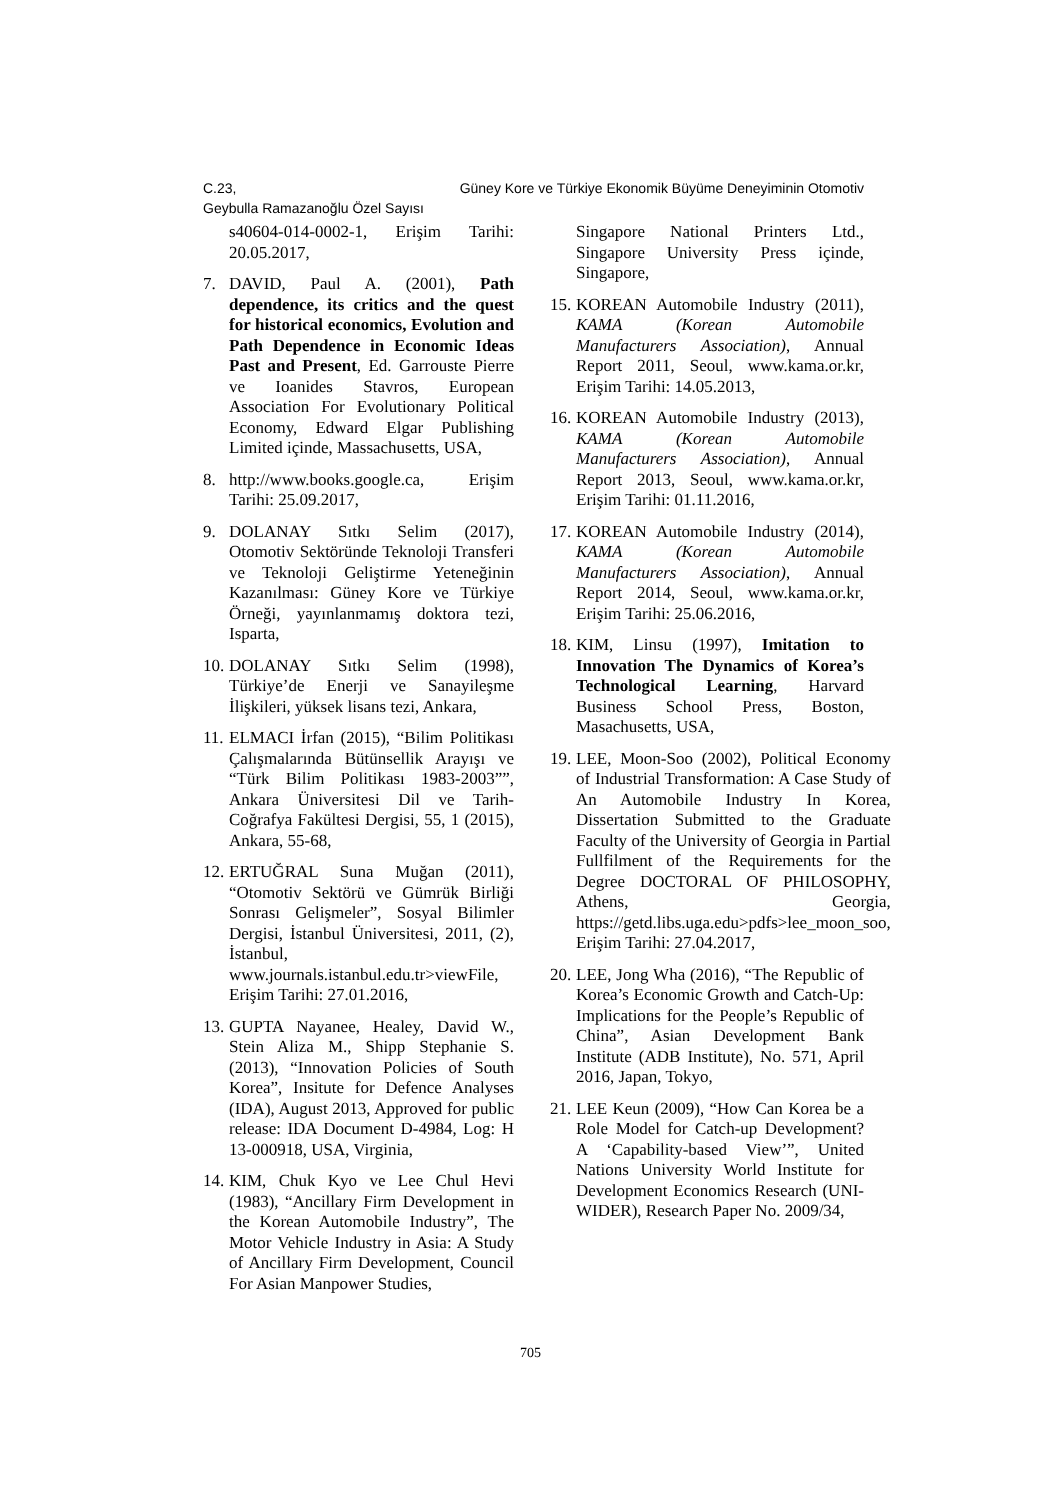C.23, Güney Kore ve Türkiye Ekonomik Büyüme Deneyiminin Otomotiv
Geybulla Ramazanoğlu Özel Sayısı
s40604-014-0002-1, Erişim Tarihi: 20.05.2017,
7. DAVID, Paul A. (2001), Path dependence, its critics and the quest for historical economics, Evolution and Path Dependence in Economic Ideas Past and Present, Ed. Garrouste Pierre ve Ioanides Stavros, European Association For Evolutionary Political Economy, Edward Elgar Publishing Limited içinde, Massachusetts, USA,
8. http://www.books.google.ca, Erişim Tarihi: 25.09.2017,
9. DOLANAY Sıtkı Selim (2017), Otomotiv Sektöründe Teknoloji Transferi ve Teknoloji Geliştirme Yeteneğinin Kazanılması: Güney Kore ve Türkiye Örneği, yayınlanmamış doktora tezi, Isparta,
10. DOLANAY Sıtkı Selim (1998), Türkiye’de Enerji ve Sanayileşme İlişkileri, yüksek lisans tezi, Ankara,
11. ELMACI İrfan (2015), “Bilim Politikası Çalışmalarında Bütünsellik Arayışı ve “Türk Bilim Politikası 1983-2003””, Ankara Üniversitesi Dil ve Tarih-Coğrafya Fakültesi Dergisi, 55, 1 (2015), Ankara, 55-68,
12. ERTUĞRAL Suna Muğan (2011), “Otomotiv Sektörü ve Gümrük Birliği Sonrası Gelişmeler”, Sosyal Bilimler Dergisi, İstanbul Üniversitesi, 2011, (2), İstanbul, www.journals.istanbul.edu.tr>viewFile, Erişim Tarihi: 27.01.2016,
13. GUPTA Nayanee, Healey, David W., Stein Aliza M., Shipp Stephanie S. (2013), “Innovation Policies of South Korea”, Insitute for Defence Analyses (IDA), August 2013, Approved for public release: IDA Document D-4984, Log: H 13-000918, USA, Virginia,
14. KIM, Chuk Kyo ve Lee Chul Hevi (1983), “Ancillary Firm Development in the Korean Automobile Industry”, The Motor Vehicle Industry in Asia: A Study of Ancillary Firm Development, Council For Asian Manpower Studies,
Singapore National Printers Ltd., Singapore University Press içinde, Singapore,
15. KOREAN Automobile Industry (2011), KAMA (Korean Automobile Manufacturers Association), Annual Report 2011, Seoul, www.kama.or.kr, Erişim Tarihi: 14.05.2013,
16. KOREAN Automobile Industry (2013), KAMA (Korean Automobile Manufacturers Association), Annual Report 2013, Seoul, www.kama.or.kr, Erişim Tarihi: 01.11.2016,
17. KOREAN Automobile Industry (2014), KAMA (Korean Automobile Manufacturers Association), Annual Report 2014, Seoul, www.kama.or.kr, Erişim Tarihi: 25.06.2016,
18. KIM, Linsu (1997), Imitation to Innovation The Dynamics of Korea’s Technological Learning, Harvard Business School Press, Boston, Masachusetts, USA,
19. LEE, Moon-Soo (2002), Political Economy of Industrial Transformation: A Case Study of An Automobile Industry In Korea, Dissertation Submitted to the Graduate Faculty of the University of Georgia in Partial Fullfilment of the Requirements for the Degree DOCTORAL OF PHILOSOPHY, Athens, Georgia, https://getd.libs.uga.edu>pdfs>lee_moon_soo, Erişim Tarihi: 27.04.2017,
20. LEE, Jong Wha (2016), “The Republic of Korea’s Economic Growth and Catch-Up: Implications for the People’s Republic of China”, Asian Development Bank Institute (ADB Institute), No. 571, April 2016, Japan, Tokyo,
21. LEE Keun (2009), “How Can Korea be a Role Model for Catch-up Development? A ‘Capability-based View’”, United Nations University World Institute for Development Economics Research (UNI-WIDER), Research Paper No. 2009/34,
705